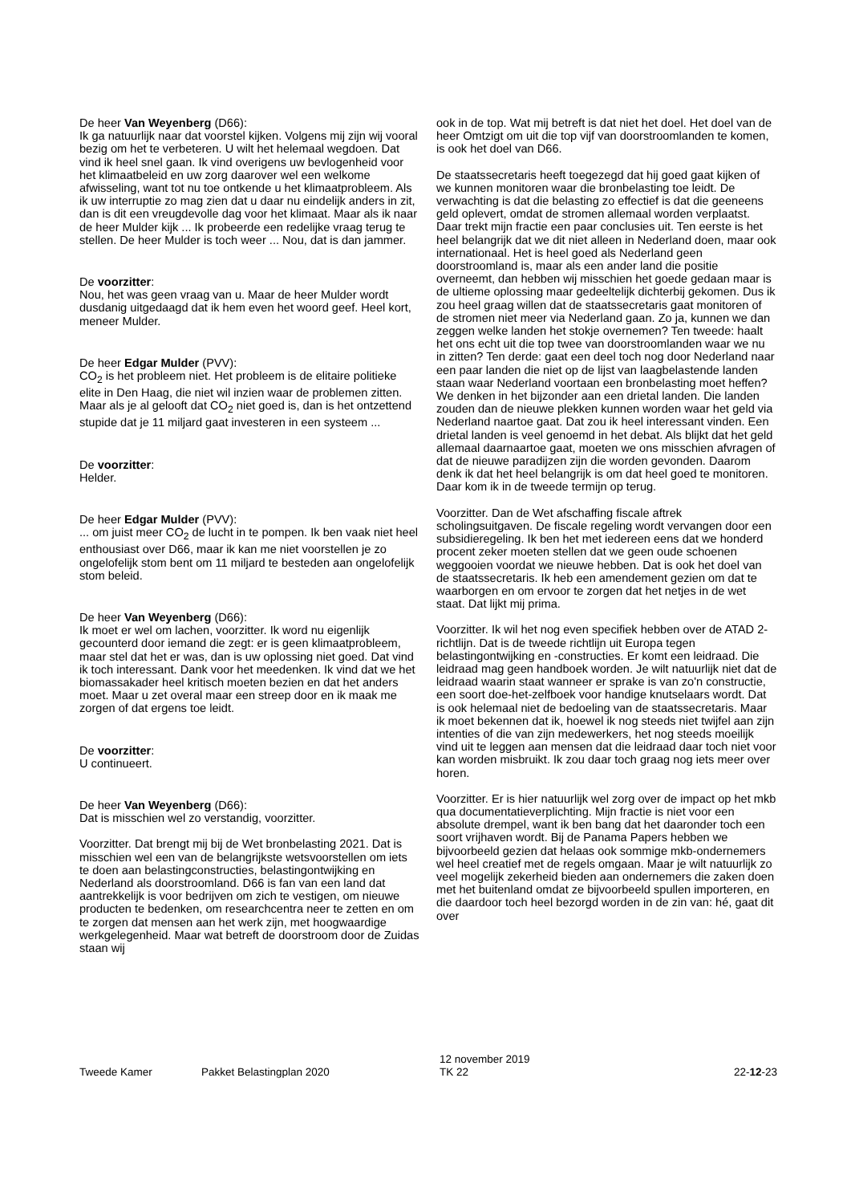De heer Van Weyenberg (D66):
Ik ga natuurlijk naar dat voorstel kijken. Volgens mij zijn wij vooral bezig om het te verbeteren. U wilt het helemaal wegdoen. Dat vind ik heel snel gaan. Ik vind overigens uw bevlogenheid voor het klimaatbeleid en uw zorg daarover wel een welkome afwisseling, want tot nu toe ontkende u het klimaatprobleem. Als ik uw interruptie zo mag zien dat u daar nu eindelijk anders in zit, dan is dit een vreugdevolle dag voor het klimaat. Maar als ik naar de heer Mulder kijk ... Ik probeerde een redelijke vraag terug te stellen. De heer Mulder is toch weer ... Nou, dat is dan jammer.
De voorzitter:
Nou, het was geen vraag van u. Maar de heer Mulder wordt dusdanig uitgedaagd dat ik hem even het woord geef. Heel kort, meneer Mulder.
De heer Edgar Mulder (PVV):
CO<sub>2</sub> is het probleem niet. Het probleem is de elitaire politieke elite in Den Haag, die niet wil inzien waar de problemen zitten. Maar als je al gelooft dat CO<sub>2</sub> niet goed is, dan is het ontzettend stupide dat je 11 miljard gaat investeren in een systeem ...
De voorzitter:
Helder.
De heer Edgar Mulder (PVV):
... om juist meer CO<sub>2</sub> de lucht in te pompen. Ik ben vaak niet heel enthousiast over D66, maar ik kan me niet voorstellen je zo ongelofelijk stom bent om 11 miljard te besteden aan ongelofelijk stom beleid.
De heer Van Weyenberg (D66):
Ik moet er wel om lachen, voorzitter. Ik word nu eigenlijk gecounterd door iemand die zegt: er is geen klimaatprobleem, maar stel dat het er was, dan is uw oplossing niet goed. Dat vind ik toch interessant. Dank voor het meedenken. Ik vind dat we het biomassakader heel kritisch moeten bezien en dat het anders moet. Maar u zet overal maar een streep door en ik maak me zorgen of dat ergens toe leidt.
De voorzitter:
U continueert.
De heer Van Weyenberg (D66):
Dat is misschien wel zo verstandig, voorzitter.
Voorzitter. Dat brengt mij bij de Wet bronbelasting 2021. Dat is misschien wel een van de belangrijkste wetsvoorstellen om iets te doen aan belastingconstructies, belastingontwijking en Nederland als doorstroomland. D66 is fan van een land dat aantrekkelijk is voor bedrijven om zich te vestigen, om nieuwe producten te bedenken, om researchcentra neer te zetten en om te zorgen dat mensen aan het werk zijn, met hoogwaardige werkgelegenheid. Maar wat betreft de doorstroom door de Zuidas staan wij
ook in de top. Wat mij betreft is dat niet het doel. Het doel van de heer Omtzigt om uit die top vijf van doorstroomlanden te komen, is ook het doel van D66.
De staatssecretaris heeft toegezegd dat hij goed gaat kijken of we kunnen monitoren waar die bronbelasting toe leidt. De verwachting is dat die belasting zo effectief is dat die geeneens geld oplevert, omdat de stromen allemaal worden verplaatst. Daar trekt mijn fractie een paar conclusies uit. Ten eerste is het heel belangrijk dat we dit niet alleen in Nederland doen, maar ook internationaal. Het is heel goed als Nederland geen doorstroomland is, maar als een ander land die positie overneemt, dan hebben wij misschien het goede gedaan maar is de ultieme oplossing maar gedeeltelijk dichterbij gekomen. Dus ik zou heel graag willen dat de staatssecretaris gaat monitoren of de stromen niet meer via Nederland gaan. Zo ja, kunnen we dan zeggen welke landen het stokje overnemen? Ten tweede: haalt het ons echt uit die top twee van doorstroomlanden waar we nu in zitten? Ten derde: gaat een deel toch nog door Nederland naar een paar landen die niet op de lijst van laagbelastende landen staan waar Nederland voortaan een bronbelasting moet heffen? We denken in het bijzonder aan een drietal landen. Die landen zouden dan de nieuwe plekken kunnen worden waar het geld via Nederland naartoe gaat. Dat zou ik heel interessant vinden. Een drietal landen is veel genoemd in het debat. Als blijkt dat het geld allemaal daarnaartoe gaat, moeten we ons misschien afvragen of dat de nieuwe paradijzen zijn die worden gevonden. Daarom denk ik dat het heel belangrijk is om dat heel goed te monitoren. Daar kom ik in de tweede termijn op terug.
Voorzitter. Dan de Wet afschaffing fiscale aftrek scholingsuitgaven. De fiscale regeling wordt vervangen door een subsidieregeling. Ik ben het met iedereen eens dat we honderd procent zeker moeten stellen dat we geen oude schoenen weggooien voordat we nieuwe hebben. Dat is ook het doel van de staatssecretaris. Ik heb een amendement gezien om dat te waarborgen en om ervoor te zorgen dat het netjes in de wet staat. Dat lijkt mij prima.
Voorzitter. Ik wil het nog even specifiek hebben over de ATAD 2-richtlijn. Dat is de tweede richtlijn uit Europa tegen belastingontwijking en -constructies. Er komt een leidraad. Die leidraad mag geen handboek worden. Je wilt natuurlijk niet dat de leidraad waarin staat wanneer er sprake is van zo'n constructie, een soort doe-het-zelfboek voor handige knutselaars wordt. Dat is ook helemaal niet de bedoeling van de staatssecretaris. Maar ik moet bekennen dat ik, hoewel ik nog steeds niet twijfel aan zijn intenties of die van zijn medewerkers, het nog steeds moeilijk vind uit te leggen aan mensen dat die leidraad daar toch niet voor kan worden misbruikt. Ik zou daar toch graag nog iets meer over horen.
Voorzitter. Er is hier natuurlijk wel zorg over de impact op het mkb qua documentatieverplichting. Mijn fractie is niet voor een absolute drempel, want ik ben bang dat het daaronder toch een soort vrijhaven wordt. Bij de Panama Papers hebben we bijvoorbeeld gezien dat helaas ook sommige mkb-ondernemers wel heel creatief met de regels omgaan. Maar je wilt natuurlijk zo veel mogelijk zekerheid bieden aan ondernemers die zaken doen met het buitenland omdat ze bijvoorbeeld spullen importeren, en die daardoor toch heel bezorgd worden in de zin van: hé, gaat dit over
Tweede Kamer
Pakket Belastingplan 2020
12 november 2019
TK 22
22-12-23